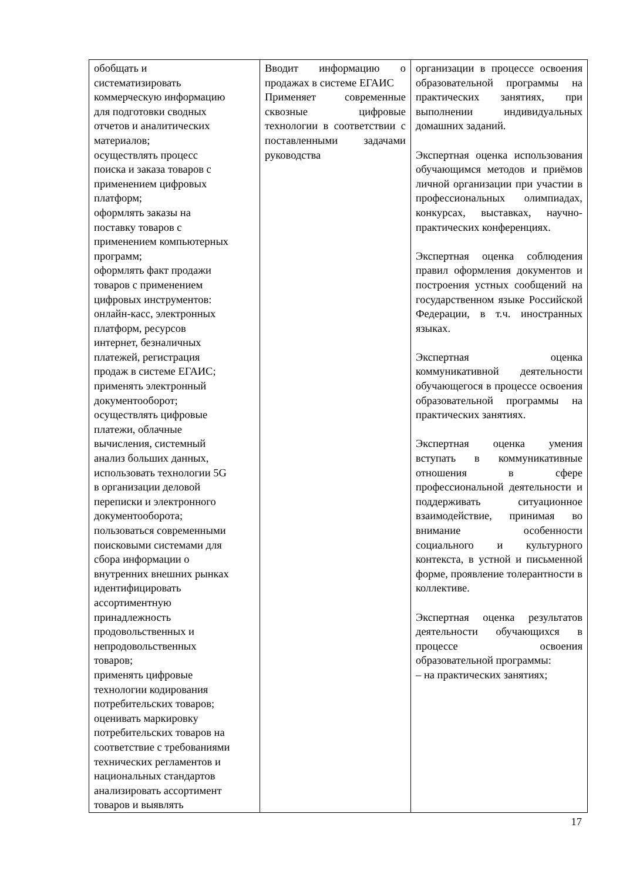| обобщать и систематизировать коммерческую информацию для подготовки сводных отчетов и аналитических материалов; осуществлять процесс поиска и заказа товаров с применением цифровых платформ; оформлять заказы на поставку товаров с применением компьютерных программ; оформлять факт продажи товаров с применением цифровых инструментов: онлайн-касс, электронных платформ, ресурсов интернет, безналичных платежей, регистрация продаж в системе ЕГАИС; применять электронный документооборот; осуществлять цифровые платежи, облачные вычисления, системный анализ больших данных, использовать технологии 5G в организации деловой переписки и электронного документооборота; пользоваться современными поисковыми системами для сбора информации о внутренних внешних рынках идентифицировать ассортиментную принадлежность продовольственных и непродовольственных товаров; применять цифровые технологии кодирования потребительских товаров; оценивать маркировку потребительских товаров на соответствие с требованиями технических регламентов и национальных стандартов анализировать ассортимент товаров и выявлять | Вводит информацию о продажах в системе ЕГАИС Применяет современные сквозные цифровые технологии в соответствии с поставленными задачами руководства | организации в процессе освоения образовательной программы на практических занятиях, при выполнении индивидуальных домашних заданий. Экспертная оценка использования обучающимся методов и приёмов личной организации при участии в профессиональных олимпиадах, конкурсах, выставках, научно-практических конференциях. Экспертная оценка соблюдения правил оформления документов и построения устных сообщений на государственном языке Российской Федерации, в т.ч. иностранных языках. Экспертная оценка коммуникативной деятельности обучающегося в процессе освоения образовательной программы на практических занятиях. Экспертная оценка умения вступать в коммуникативные отношения в сфере профессиональной деятельности и поддерживать ситуационное взаимодействие, принимая во внимание особенности социального и культурного контекста, в устной и письменной форме, проявление толерантности в коллективе. Экспертная оценка результатов деятельности обучающихся в процессе освоения образовательной программы: – на практических занятиях; |
17